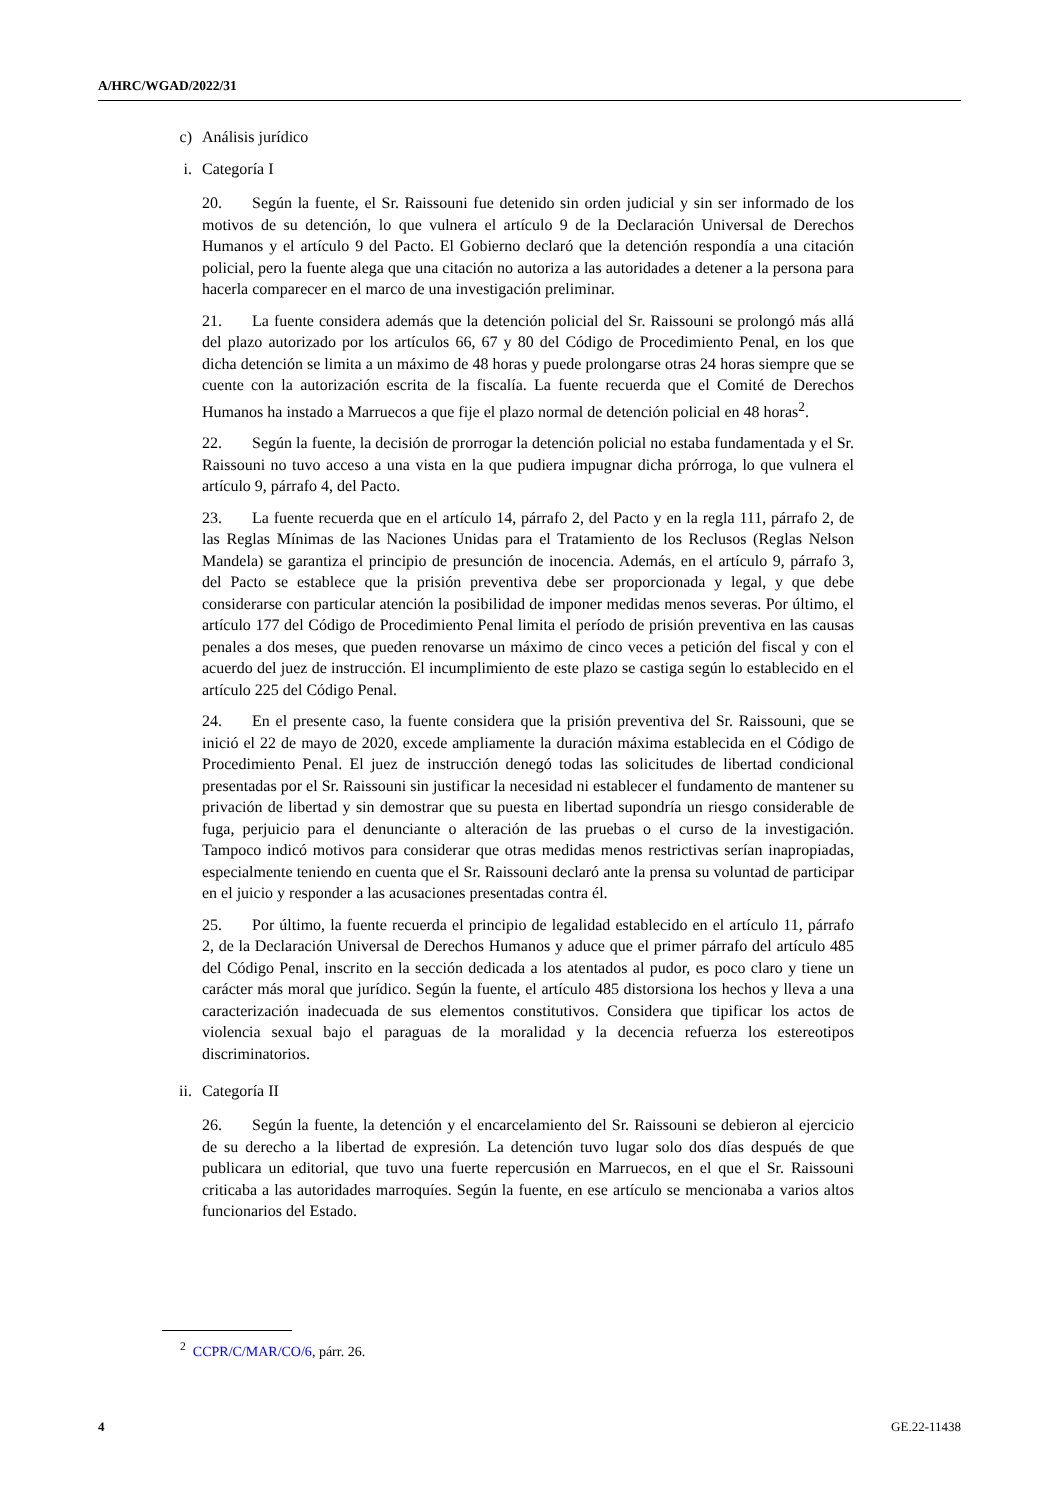A/HRC/WGAD/2022/31
c) Análisis jurídico
i. Categoría I
20. Según la fuente, el Sr. Raissouni fue detenido sin orden judicial y sin ser informado de los motivos de su detención, lo que vulnera el artículo 9 de la Declaración Universal de Derechos Humanos y el artículo 9 del Pacto. El Gobierno declaró que la detención respondía a una citación policial, pero la fuente alega que una citación no autoriza a las autoridades a detener a la persona para hacerla comparecer en el marco de una investigación preliminar.
21. La fuente considera además que la detención policial del Sr. Raissouni se prolongó más allá del plazo autorizado por los artículos 66, 67 y 80 del Código de Procedimiento Penal, en los que dicha detención se limita a un máximo de 48 horas y puede prolongarse otras 24 horas siempre que se cuente con la autorización escrita de la fiscalía. La fuente recuerda que el Comité de Derechos Humanos ha instado a Marruecos a que fije el plazo normal de detención policial en 48 horas<sup>2</sup>.
22. Según la fuente, la decisión de prorrogar la detención policial no estaba fundamentada y el Sr. Raissouni no tuvo acceso a una vista en la que pudiera impugnar dicha prórroga, lo que vulnera el artículo 9, párrafo 4, del Pacto.
23. La fuente recuerda que en el artículo 14, párrafo 2, del Pacto y en la regla 111, párrafo 2, de las Reglas Mínimas de las Naciones Unidas para el Tratamiento de los Reclusos (Reglas Nelson Mandela) se garantiza el principio de presunción de inocencia. Además, en el artículo 9, párrafo 3, del Pacto se establece que la prisión preventiva debe ser proporcionada y legal, y que debe considerarse con particular atención la posibilidad de imponer medidas menos severas. Por último, el artículo 177 del Código de Procedimiento Penal limita el período de prisión preventiva en las causas penales a dos meses, que pueden renovarse un máximo de cinco veces a petición del fiscal y con el acuerdo del juez de instrucción. El incumplimiento de este plazo se castiga según lo establecido en el artículo 225 del Código Penal.
24. En el presente caso, la fuente considera que la prisión preventiva del Sr. Raissouni, que se inició el 22 de mayo de 2020, excede ampliamente la duración máxima establecida en el Código de Procedimiento Penal. El juez de instrucción denegó todas las solicitudes de libertad condicional presentadas por el Sr. Raissouni sin justificar la necesidad ni establecer el fundamento de mantener su privación de libertad y sin demostrar que su puesta en libertad supondría un riesgo considerable de fuga, perjuicio para el denunciante o alteración de las pruebas o el curso de la investigación. Tampoco indicó motivos para considerar que otras medidas menos restrictivas serían inapropiadas, especialmente teniendo en cuenta que el Sr. Raissouni declaró ante la prensa su voluntad de participar en el juicio y responder a las acusaciones presentadas contra él.
25. Por último, la fuente recuerda el principio de legalidad establecido en el artículo 11, párrafo 2, de la Declaración Universal de Derechos Humanos y aduce que el primer párrafo del artículo 485 del Código Penal, inscrito en la sección dedicada a los atentados al pudor, es poco claro y tiene un carácter más moral que jurídico. Según la fuente, el artículo 485 distorsiona los hechos y lleva a una caracterización inadecuada de sus elementos constitutivos. Considera que tipificar los actos de violencia sexual bajo el paraguas de la moralidad y la decencia refuerza los estereotipos discriminatorios.
ii. Categoría II
26. Según la fuente, la detención y el encarcelamiento del Sr. Raissouni se debieron al ejercicio de su derecho a la libertad de expresión. La detención tuvo lugar solo dos días después de que publicara un editorial, que tuvo una fuerte repercusión en Marruecos, en el que el Sr. Raissouni criticaba a las autoridades marroquíes. Según la fuente, en ese artículo se mencionaba a varios altos funcionarios del Estado.
<sup>2</sup> CCPR/C/MAR/CO/6, párr. 26.
4 GE.22-11438